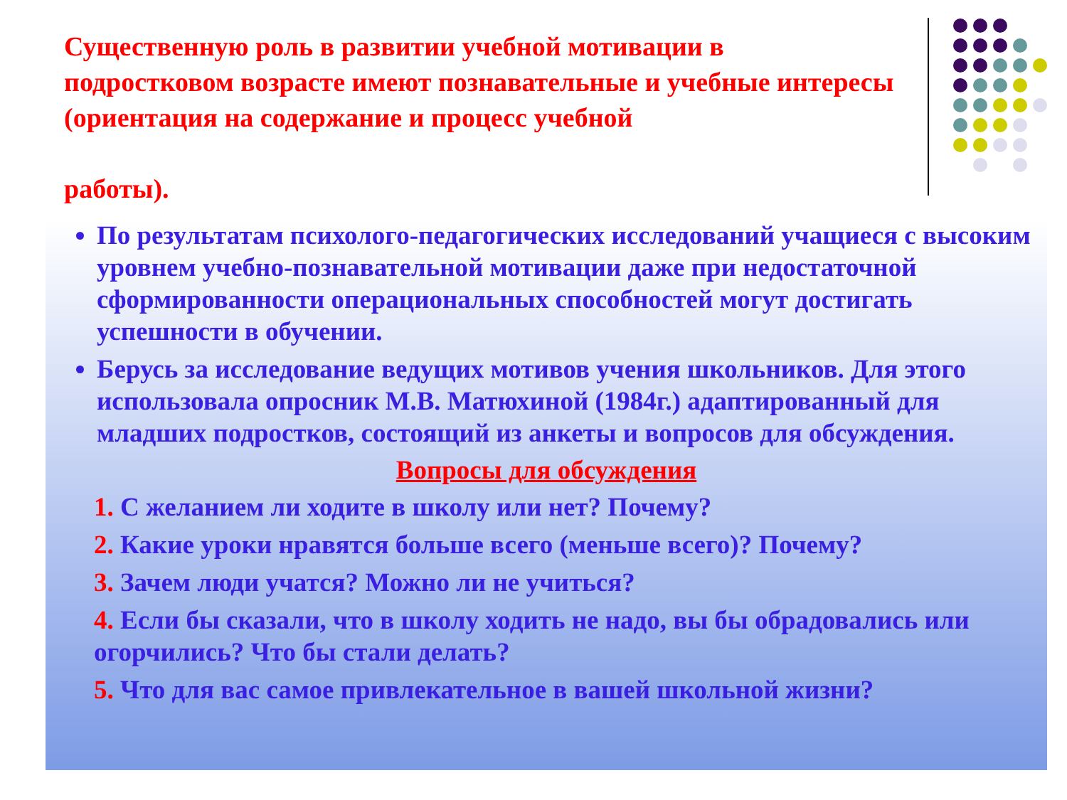Существенную роль в развитии учебной мотивации в подростковом возрасте имеют познавательные и учебные интересы (ориентация на содержание и процесс учебной
работы).
По результатам психолого-педагогических исследований учащиеся с высоким уровнем учебно-познавательной мотивации даже при недостаточной сформированности операциональных способностей могут достигать успешности в обучении.
Берусь за исследование ведущих мотивов учения школьников. Для этого использовала опросник М.В. Матюхиной (1984г.) адаптированный для младших подростков, состоящий из анкеты и вопросов для обсуждения.
Вопросы для обсуждения
1. С желанием ли ходите в школу или нет? Почему?
2. Какие уроки нравятся больше всего (меньше всего)? Почему?
3. Зачем люди учатся? Можно ли не учиться?
4. Если бы сказали, что в школу ходить не надо, вы бы обрадовались или огорчились? Что бы стали делать?
5. Что для вас самое привлекательное в вашей школьной жизни?